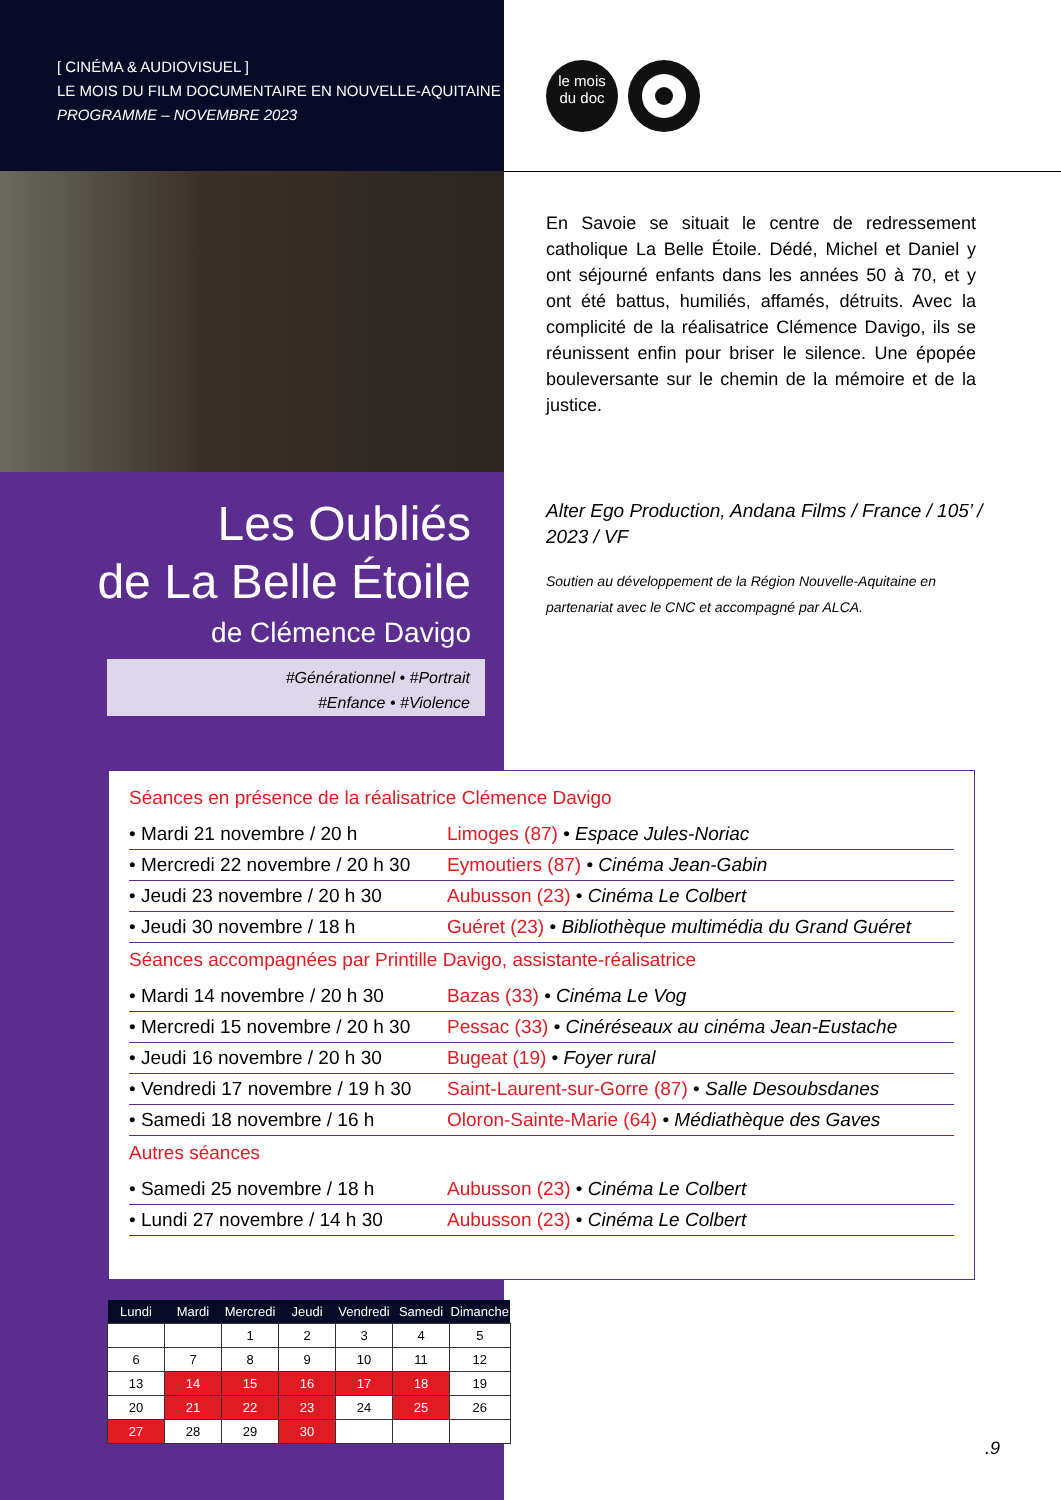[ CINÉMA & AUDIOVISUEL ]
LE MOIS DU FILM DOCUMENTAIRE EN NOUVELLE-AQUITAINE
PROGRAMME – NOVEMBRE 2023
le mois
du doc
En Savoie se situait le centre de redressement catholique La Belle Étoile. Dédé, Michel et Daniel y ont séjourné enfants dans les années 50 à 70, et y ont été battus, humiliés, affamés, détruits. Avec la complicité de la réalisatrice Clémence Davigo, ils se réunissent enfin pour briser le silence. Une épopée bouleversante sur le chemin de la mémoire et de la justice.
Les Oubliés
de La Belle Étoile
de Clémence Davigo
#Générationnel • #Portrait
#Enfance • #Violence
Alter Ego Production, Andana Films / France / 105’ / 2023 / VF
Soutien au développement de la Région Nouvelle-Aquitaine en partenariat avec le CNC et accompagné par ALCA.
Séances en présence de la réalisatrice Clémence Davigo
| • Mardi 21 novembre / 20 h | Limoges (87) • Espace Jules-Noriac |
| • Mercredi 22 novembre / 20 h 30 | Eymoutiers (87) • Cinéma Jean-Gabin |
| • Jeudi 23 novembre / 20 h 30 | Aubusson (23) • Cinéma Le Colbert |
| • Jeudi 30 novembre / 18 h | Guéret (23) • Bibliothèque multimédia du Grand Guéret |
Séances accompagnées par Printille Davigo, assistante-réalisatrice
| • Mardi 14 novembre / 20 h 30 | Bazas (33) • Cinéma Le Vog |
| • Mercredi 15 novembre / 20 h 30 | Pessac (33) • Cinéréseaux au cinéma Jean-Eustache |
| • Jeudi 16 novembre / 20 h 30 | Bugeat (19) • Foyer rural |
| • Vendredi 17 novembre / 19 h 30 | Saint-Laurent-sur-Gorre (87) • Salle Desoubsdanes |
| • Samedi 18 novembre / 16 h | Oloron-Sainte-Marie (64) • Médiathèque des Gaves |
Autres séances
| • Samedi 25 novembre / 18 h | Aubusson (23) • Cinéma Le Colbert |
| • Lundi 27 novembre / 14 h 30 | Aubusson (23) • Cinéma Le Colbert |
| Lundi | Mardi | Mercredi | Jeudi | Vendredi | Samedi | Dimanche |
| --- | --- | --- | --- | --- | --- | --- |
| | | 1 | 2 | 3 | 4 | 5 |
| 6 | 7 | 8 | 9 | 10 | 11 | 12 |
| 13 | 14 | 15 | 16 | 17 | 18 | 19 |
| 20 | 21 | 22 | 23 | 24 | 25 | 26 |
| 27 | 28 | 29 | 30 | | | |
.9